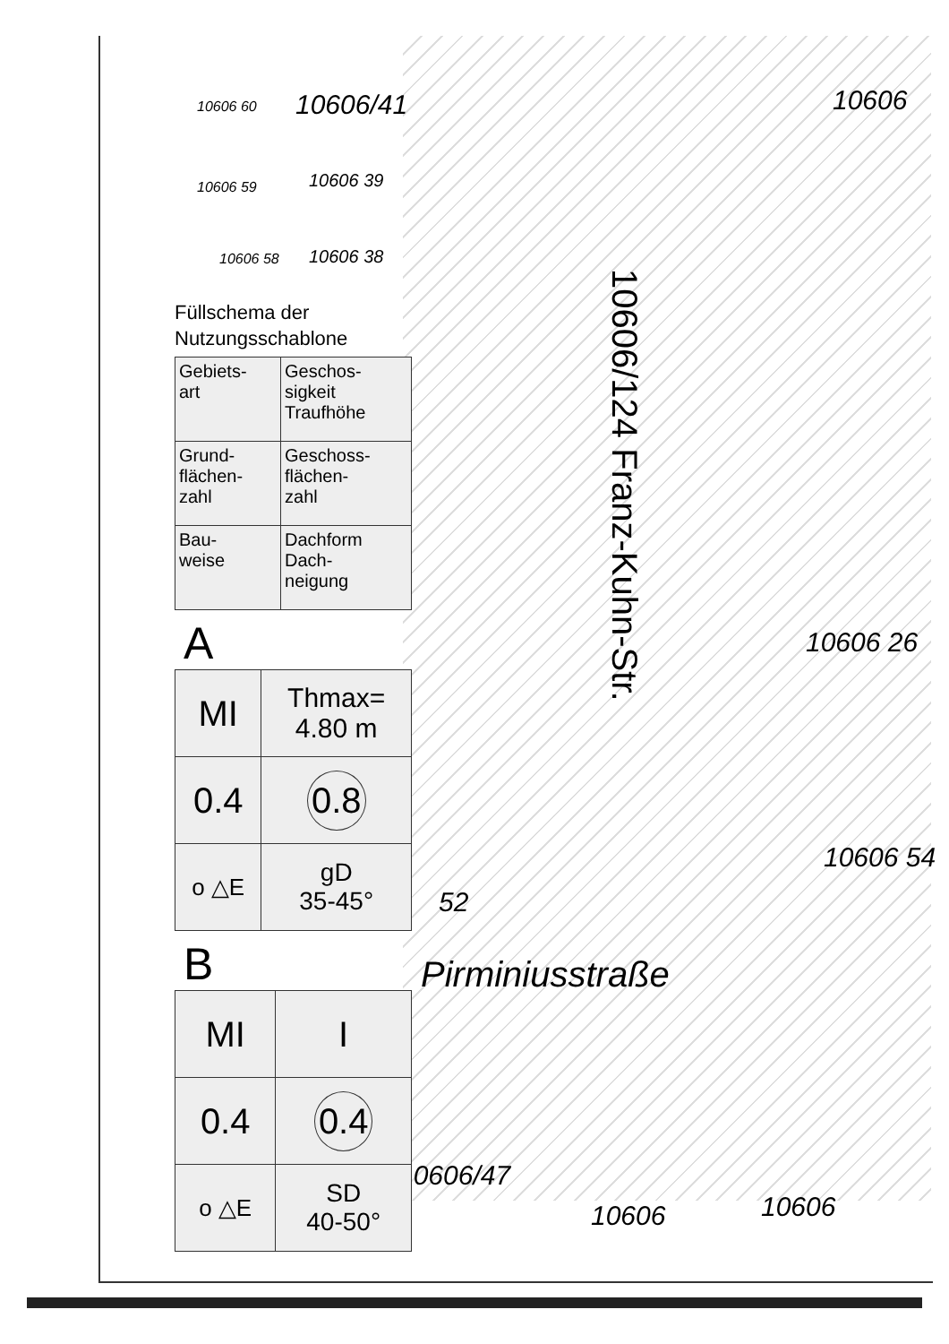10606/41 10606
10606 60
10606 59 10606 39
10606 58 10606 38
10606/124 Franz-Kuhn-Str.
10606 26
10606 54
52
Pirminiusstraße
10606/47
10606 10606
Füllschema der Nutzungsschablone
| Gebiets- art | Geschos- sigkeit Traufhöhe |
| Grund- flächen- zahl | Geschoss- flächen- zahl |
| Bau- weise | Dachform Dach- neigung |
A
| MI | Thmax= 4.80 m |
| 0.4 | 0.8 |
| o △E | gD 35-45° |
B
| MI | I |
| 0.4 | 0.4 |
| o △E | SD 40-50° |